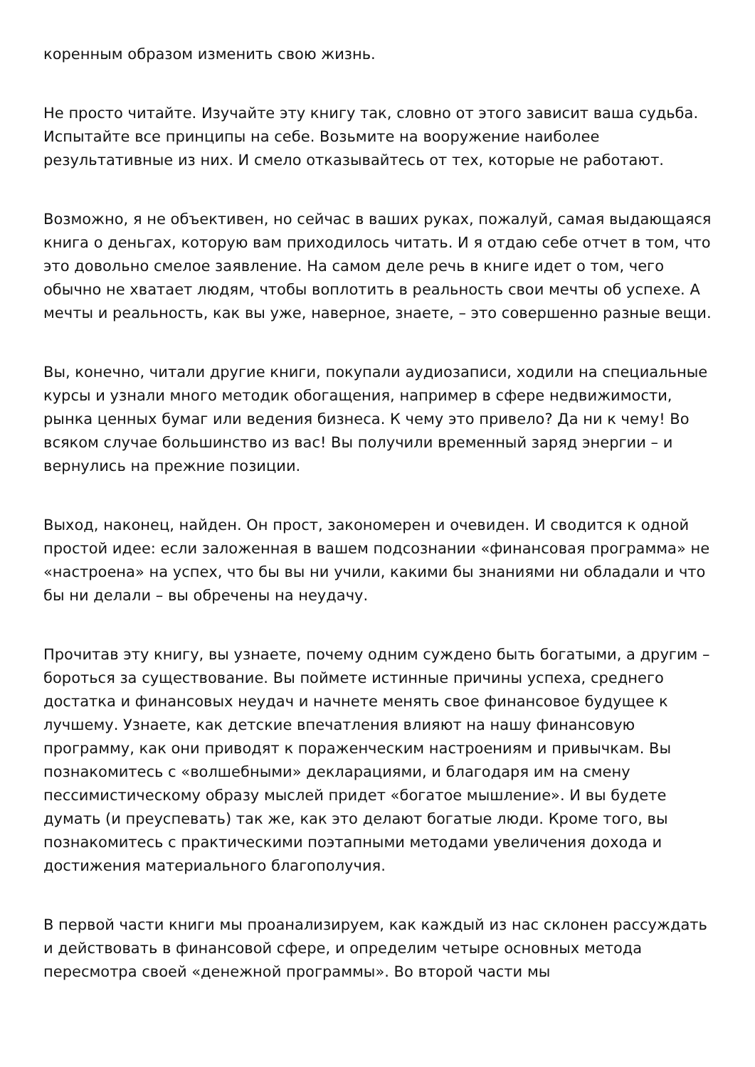коренным образом изменить свою жизнь.
Не просто читайте. Изучайте эту книгу так, словно от этого зависит ваша судьба. Испытайте все принципы на себе. Возьмите на вооружение наиболее результативные из них. И смело отказывайтесь от тех, которые не работают.
Возможно, я не объективен, но сейчас в ваших руках, пожалуй, самая выдающаяся книга о деньгах, которую вам приходилось читать. И я отдаю себе отчет в том, что это довольно смелое заявление. На самом деле речь в книге идет о том, чего обычно не хватает людям, чтобы воплотить в реальность свои мечты об успехе. А мечты и реальность, как вы уже, наверное, знаете, – это совершенно разные вещи.
Вы, конечно, читали другие книги, покупали аудиозаписи, ходили на специальные курсы и узнали много методик обогащения, например в сфере недвижимости, рынка ценных бумаг или ведения бизнеса. К чему это привело? Да ни к чему! Во всяком случае большинство из вас! Вы получили временный заряд энергии – и вернулись на прежние позиции.
Выход, наконец, найден. Он прост, закономерен и очевиден. И сводится к одной простой идее: если заложенная в вашем подсознании «финансовая программа» не «настроена» на успех, что бы вы ни учили, какими бы знаниями ни обладали и что бы ни делали – вы обречены на неудачу.
Прочитав эту книгу, вы узнаете, почему одним суждено быть богатыми, а другим – бороться за существование. Вы поймете истинные причины успеха, среднего достатка и финансовых неудач и начнете менять свое финансовое будущее к лучшему. Узнаете, как детские впечатления влияют на нашу финансовую программу, как они приводят к пораженческим настроениям и привычкам. Вы познакомитесь с «волшебными» декларациями, и благодаря им на смену пессимистическому образу мыслей придет «богатое мышление». И вы будете думать (и преуспевать) так же, как это делают богатые люди. Кроме того, вы познакомитесь с практическими поэтапными методами увеличения дохода и достижения материального благополучия.
В первой части книги мы проанализируем, как каждый из нас склонен рассуждать и действовать в финансовой сфере, и определим четыре основных метода пересмотра своей «денежной программы». Во второй части мы